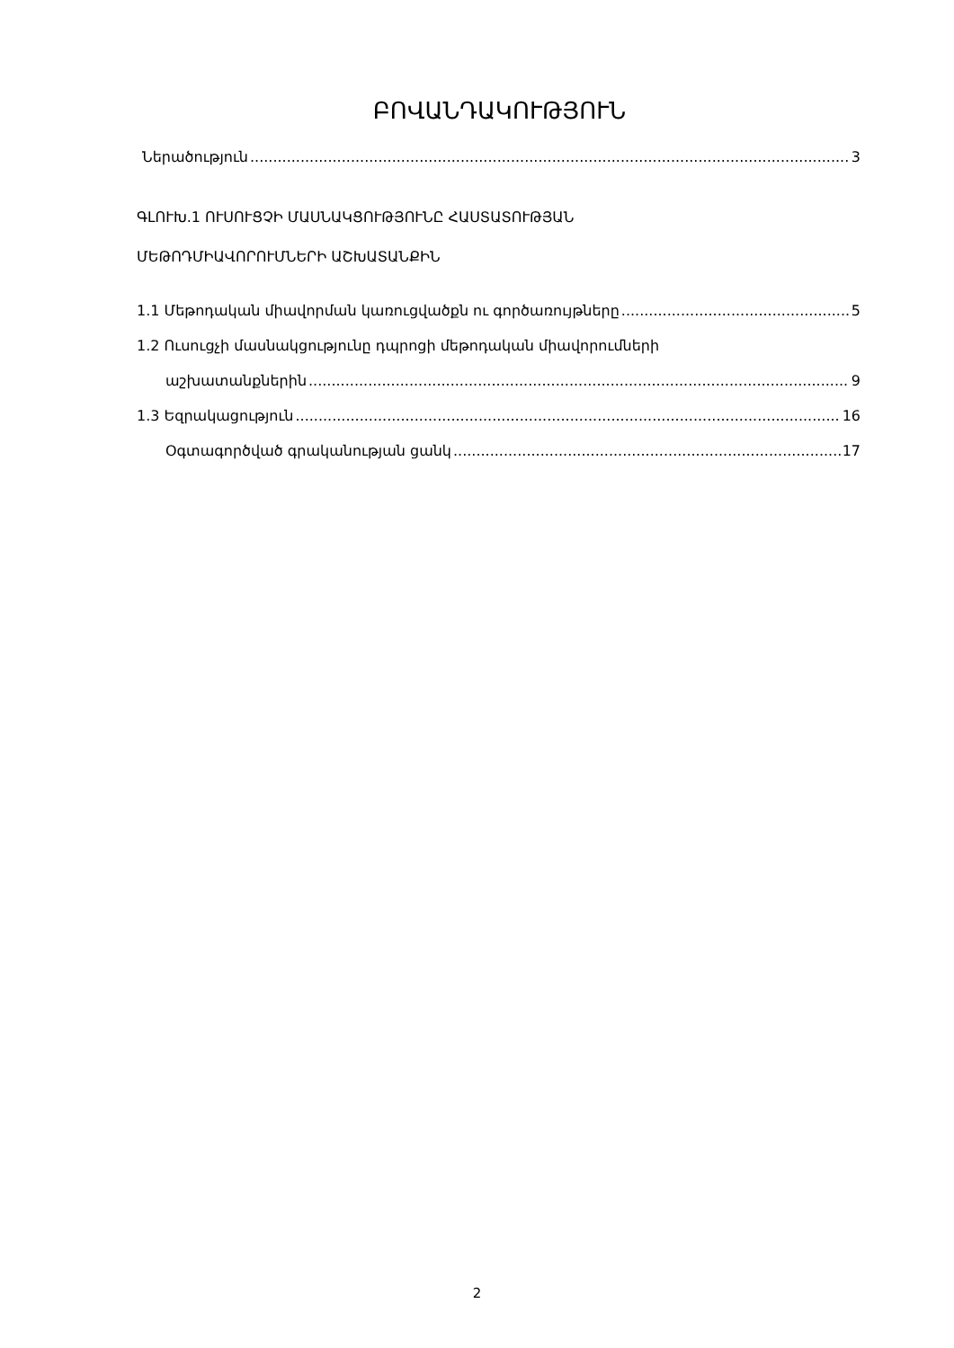ԲՈՎԱՆԴԱԿՈՒԹՅՈՒՆ
Ներածություն 3
ԳԼՈՒԽ.1 ՈՒՍՈՒՑՉԻ ՄԱՍՆԱԿՑՈՒԹՅՈՒՆԸ ՀԱՍՏԱՏՈՒԹՅԱՆ
ՄԵԹՈԴՄԻԱՎՈՐՈՒՄՆԵՐԻ ԱՇԽԱՏԱՆՔԻՆ
1.1 Մեթոդական միավորման կառուցվածքն ու գործառույթները 5
1.2 Ուսուցչի մասնակցությունը դպրոցի մեթոդական միավորումների
աշխատանքներին 9
1.3 Եզրակացություն 16
Օգտագործված գրականության ցանկ 17
2